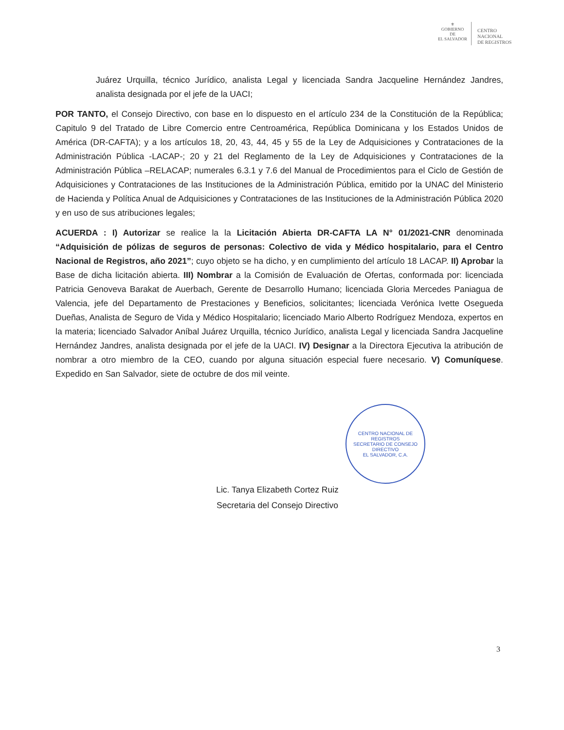⚜
GOBIERNO DE
EL SALVADOR
CENTRO
NACIONAL
DE REGISTROS
Juárez Urquilla, técnico Jurídico, analista Legal y licenciada Sandra Jacqueline Hernández Jandres, analista designada por el jefe de la UACI;
POR TANTO, el Consejo Directivo, con base en lo dispuesto en el artículo 234 de la Constitución de la República; Capitulo 9 del Tratado de Libre Comercio entre Centroamérica, República Dominicana y los Estados Unidos de América (DR-CAFTA); y a los artículos 18, 20, 43, 44, 45 y 55 de la Ley de Adquisiciones y Contrataciones de la Administración Pública -LACAP-; 20 y 21 del Reglamento de la Ley de Adquisiciones y Contrataciones de la Administración Pública –RELACAP; numerales 6.3.1 y 7.6 del Manual de Procedimientos para el Ciclo de Gestión de Adquisiciones y Contrataciones de las Instituciones de la Administración Pública, emitido por la UNAC del Ministerio de Hacienda y Política Anual de Adquisiciones y Contrataciones de las Instituciones de la Administración Pública 2020 y en uso de sus atribuciones legales;
ACUERDA : I) Autorizar se realice la la Licitación Abierta DR-CAFTA LA N° 01/2021-CNR denominada “Adquisición de pólizas de seguros de personas: Colectivo de vida y Médico hospitalario, para el Centro Nacional de Registros, año 2021”; cuyo objeto se ha dicho, y en cumplimiento del artículo 18 LACAP. II) Aprobar la Base de dicha licitación abierta. III) Nombrar a la Comisión de Evaluación de Ofertas, conformada por: licenciada Patricia Genoveva Barakat de Auerbach, Gerente de Desarrollo Humano; licenciada Gloria Mercedes Paniagua de Valencia, jefe del Departamento de Prestaciones y Beneficios, solicitantes; licenciada Verónica Ivette Osegueda Dueñas, Analista de Seguro de Vida y Médico Hospitalario; licenciado Mario Alberto Rodríguez Mendoza, expertos en la materia; licenciado Salvador Aníbal Juárez Urquilla, técnico Jurídico, analista Legal y licenciada Sandra Jacqueline Hernández Jandres, analista designada por el jefe de la UACI. IV) Designar a la Directora Ejecutiva la atribución de nombrar a otro miembro de la CEO, cuando por alguna situación especial fuere necesario. V) Comuníquese. Expedido en San Salvador, siete de octubre de dos mil veinte.
CENTRO NACIONAL DE REGISTROS
SECRETARIO DE CONSEJO DIRECTIVO
EL SALVADOR, C.A.
Lic. Tanya Elizabeth Cortez Ruiz
Secretaria del Consejo Directivo
3